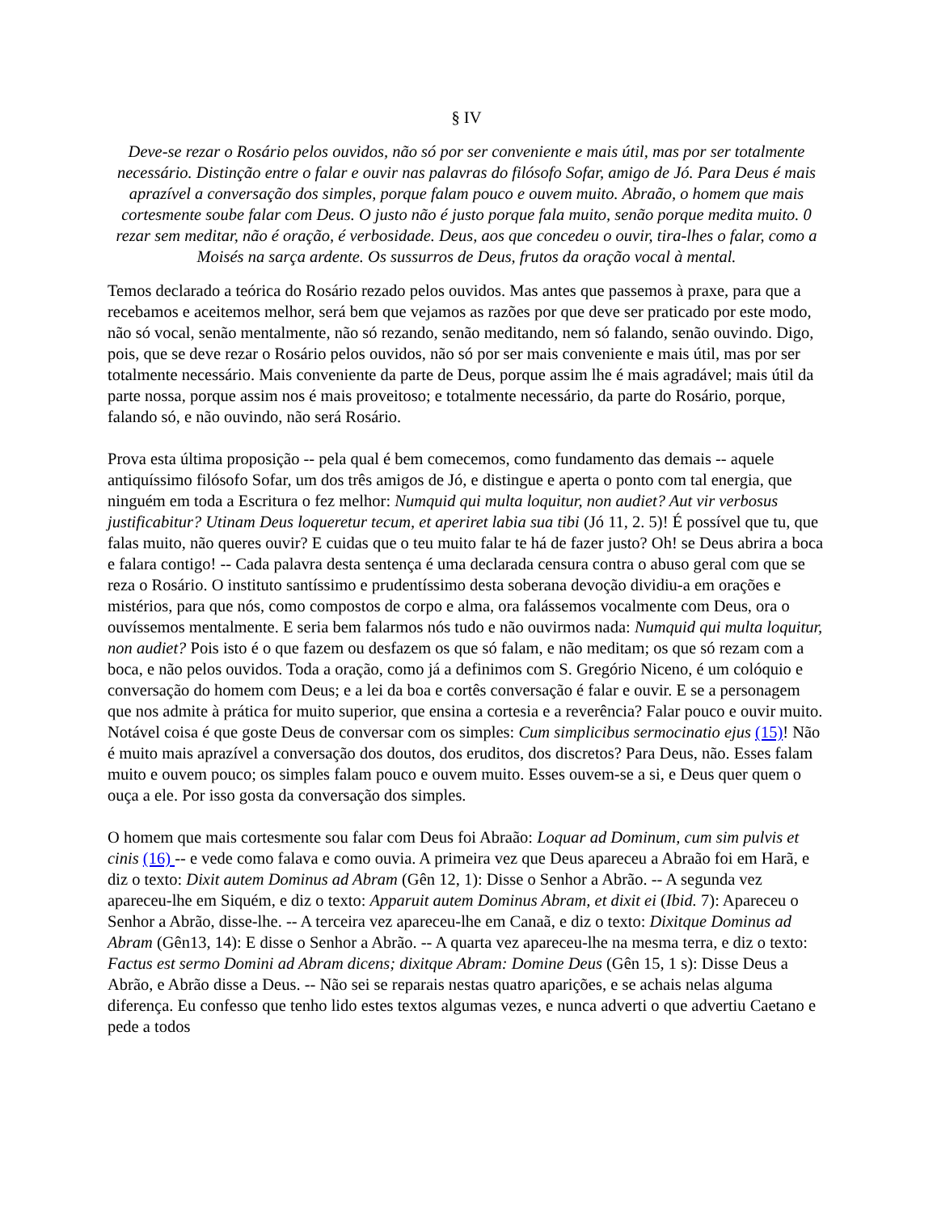§ IV
Deve-se rezar o Rosário pelos ouvidos, não só por ser conveniente e mais útil, mas por ser totalmente necessário. Distinção entre o falar e ouvir nas palavras do filósofo Sofar, amigo de Jó. Para Deus é mais aprazível a conversação dos simples, porque falam pouco e ouvem muito. Abraão, o homem que mais cortesmente soube falar com Deus. O justo não é justo porque fala muito, senão porque medita muito. 0 rezar sem meditar, não é oração, é verbosidade. Deus, aos que concedeu o ouvir, tira-lhes o falar, como a Moisés na sarça ardente. Os sussurros de Deus, frutos da oração vocal à mental.
Temos declarado a teórica do Rosário rezado pelos ouvidos. Mas antes que passemos à praxe, para que a recebamos e aceitemos melhor, será bem que vejamos as razões por que deve ser praticado por este modo, não só vocal, senão mentalmente, não só rezando, senão meditando, nem só falando, senão ouvindo. Digo, pois, que se deve rezar o Rosário pelos ouvidos, não só por ser mais conveniente e mais útil, mas por ser totalmente necessário. Mais conveniente da parte de Deus, porque assim lhe é mais agradável; mais útil da parte nossa, porque assim nos é mais proveitoso; e totalmente necessário, da parte do Rosário, porque, falando só, e não ouvindo, não será Rosário.
Prova esta última proposição -- pela qual é bem comecemos, como fundamento das demais -- aquele antiquíssimo filósofo Sofar, um dos três amigos de Jó, e distingue e aperta o ponto com tal energia, que ninguém em toda a Escritura o fez melhor: Numquid qui multa loquitur, non audiet? Aut vir verbosus justificabitur? Utinam Deus loqueretur tecum, et aperiret labia sua tibi (Jó 11, 2. 5)! É possível que tu, que falas muito, não queres ouvir? E cuidas que o teu muito falar te há de fazer justo? Oh! se Deus abrira a boca e falara contigo! -- Cada palavra desta sentença é uma declarada censura contra o abuso geral com que se reza o Rosário. O instituto santíssimo e prudentíssimo desta soberana devoção dividiu-a em orações e mistérios, para que nós, como compostos de corpo e alma, ora falássemos vocalmente com Deus, ora o ouvíssemos mentalmente. E seria bem falarmos nós tudo e não ouvirmos nada: Numquid qui multa loquitur, non audiet? Pois isto é o que fazem ou desfazem os que só falam, e não meditam; os que só rezam com a boca, e não pelos ouvidos. Toda a oração, como já a definimos com S. Gregório Niceno, é um colóquio e conversação do homem com Deus; e a lei da boa e cortês conversação é falar e ouvir. E se a personagem que nos admite à prática for muito superior, que ensina a cortesia e a reverência? Falar pouco e ouvir muito. Notável coisa é que goste Deus de conversar com os simples: Cum simplicibus sermocinatio ejus (15)! Não é muito mais aprazível a conversação dos doutos, dos eruditos, dos discretos? Para Deus, não. Esses falam muito e ouvem pouco; os simples falam pouco e ouvem muito. Esses ouvem-se a si, e Deus quer quem o ouça a ele. Por isso gosta da conversação dos simples.
O homem que mais cortesmente sou falar com Deus foi Abraão: Loquar ad Dominum, cum sim pulvis et cinis (16) -- e vede como falava e como ouvia. A primeira vez que Deus apareceu a Abraão foi em Harã, e diz o texto: Dixit autem Dominus ad Abram (Gên 12, 1): Disse o Senhor a Abrão. -- A segunda vez apareceu-lhe em Siquém, e diz o texto: Apparuit autem Dominus Abram, et dixit ei (Ibid. 7): Apareceu o Senhor a Abrão, disse-lhe. -- A terceira vez apareceu-lhe em Canaã, e diz o texto: Dixitque Dominus ad Abram (Gên13, 14): E disse o Senhor a Abrão. -- A quarta vez apareceu-lhe na mesma terra, e diz o texto: Factus est sermo Domini ad Abram dicens; dixitque Abram: Domine Deus (Gên 15, 1 s): Disse Deus a Abrão, e Abrão disse a Deus. -- Não sei se reparais nestas quatro aparições, e se achais nelas alguma diferença. Eu confesso que tenho lido estes textos algumas vezes, e nunca adverti o que advertiu Caetano e pede a todos